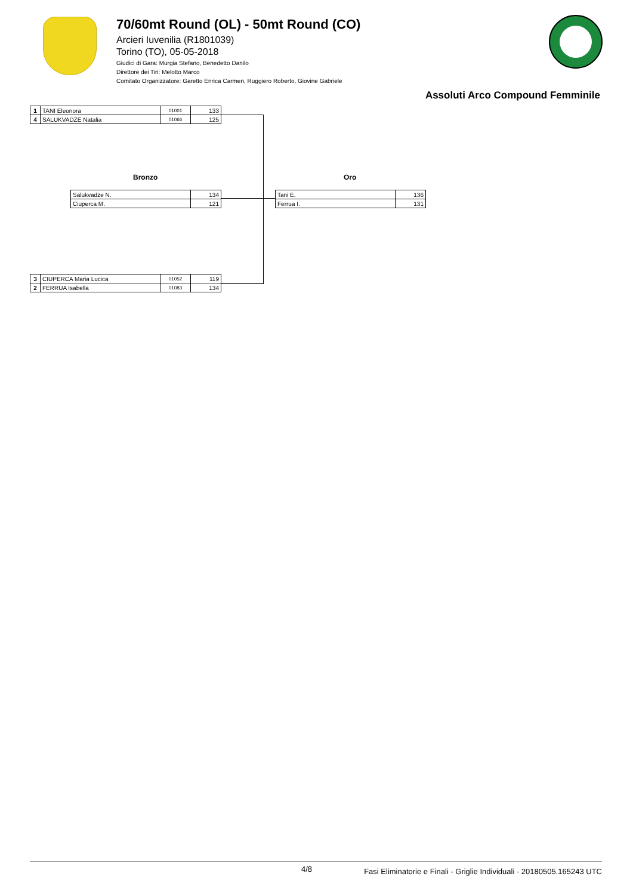70/60mt Round (OL) - 50mt Round (CO)
Arcieri Iuvenilia (R1801039)
Torino (TO), 05-05-2018
Giudici di Gara: Murgia Stefano, Benedetto Danilo
Direttore dei Tiri: Melotto Marco
Comitato Organizzatore: Garetto Enrica Carmen, Ruggiero Roberto, Giovine Gabriele
Assoluti Arco Compound Femminile
| 1 | TANI Eleonora | 01001 | 133 |
| 4 | SALUKVADZE Natalia | 01066 | 125 |
Bronzo Oro
| Salukvadze N. | 134 |
| Ciuperca M. | 121 |
| Tani E. | 136 |
| Ferrua I. | 131 |
| 3 | CIUPERCA Maria Lucica | 01052 | 119 |
| 2 | FERRUA Isabella | 01083 | 134 |
4/8 Fasi Eliminatorie e Finali - Griglie Individuali - 20180505.165243 UTC